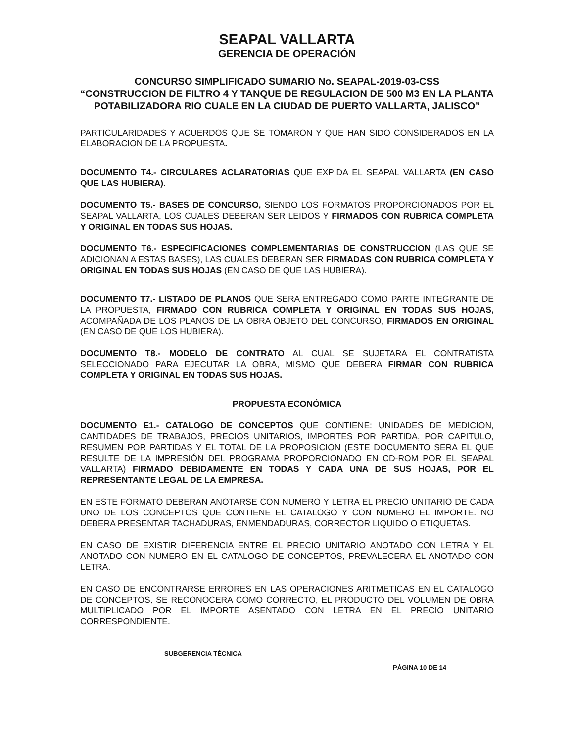SEAPAL VALLARTA
GERENCIA DE OPERACIÓN
CONCURSO SIMPLIFICADO SUMARIO No. SEAPAL-2019-03-CSS
“CONSTRUCCION DE FILTRO 4 Y TANQUE DE REGULACION DE 500 M3 EN LA PLANTA POTABILIZADORA RIO CUALE EN LA CIUDAD DE PUERTO VALLARTA, JALISCO”
PARTICULARIDADES Y ACUERDOS QUE SE TOMARON Y QUE HAN SIDO CONSIDERADOS EN LA ELABORACION DE LA PROPUESTA.
DOCUMENTO T4.- CIRCULARES ACLARATORIAS QUE EXPIDA EL SEAPAL VALLARTA (EN CASO QUE LAS HUBIERA).
DOCUMENTO T5.- BASES DE CONCURSO, SIENDO LOS FORMATOS PROPORCIONADOS POR EL SEAPAL VALLARTA, LOS CUALES DEBERAN SER LEIDOS Y FIRMADOS CON RUBRICA COMPLETA Y ORIGINAL EN TODAS SUS HOJAS.
DOCUMENTO T6.- ESPECIFICACIONES COMPLEMENTARIAS DE CONSTRUCCION (LAS QUE SE ADICIONAN A ESTAS BASES), LAS CUALES DEBERAN SER FIRMADAS CON RUBRICA COMPLETA Y ORIGINAL EN TODAS SUS HOJAS (EN CASO DE QUE LAS HUBIERA).
DOCUMENTO T7.- LISTADO DE PLANOS QUE SERA ENTREGADO COMO PARTE INTEGRANTE DE LA PROPUESTA, FIRMADO CON RUBRICA COMPLETA Y ORIGINAL EN TODAS SUS HOJAS, ACOMPAÑADA DE LOS PLANOS DE LA OBRA OBJETO DEL CONCURSO, FIRMADOS EN ORIGINAL (EN CASO DE QUE LOS HUBIERA).
DOCUMENTO T8.- MODELO DE CONTRATO AL CUAL SE SUJETARA EL CONTRATISTA SELECCIONADO PARA EJECUTAR LA OBRA, MISMO QUE DEBERA FIRMAR CON RUBRICA COMPLETA Y ORIGINAL EN TODAS SUS HOJAS.
PROPUESTA ECONÓMICA
DOCUMENTO E1.- CATALOGO DE CONCEPTOS QUE CONTIENE: UNIDADES DE MEDICION, CANTIDADES DE TRABAJOS, PRECIOS UNITARIOS, IMPORTES POR PARTIDA, POR CAPITULO, RESUMEN POR PARTIDAS Y EL TOTAL DE LA PROPOSICION (ESTE DOCUMENTO SERA EL QUE RESULTE DE LA IMPRESIÓN DEL PROGRAMA PROPORCIONADO EN CD-ROM POR EL SEAPAL VALLARTA) FIRMADO DEBIDAMENTE EN TODAS Y CADA UNA DE SUS HOJAS, POR EL REPRESENTANTE LEGAL DE LA EMPRESA.
EN ESTE FORMATO DEBERAN ANOTARSE CON NUMERO Y LETRA EL PRECIO UNITARIO DE CADA UNO DE LOS CONCEPTOS QUE CONTIENE EL CATALOGO Y CON NUMERO EL IMPORTE. NO DEBERA PRESENTAR TACHADURAS, ENMENDADURAS, CORRECTOR LIQUIDO O ETIQUETAS.
EN CASO DE EXISTIR DIFERENCIA ENTRE EL PRECIO UNITARIO ANOTADO CON LETRA Y EL ANOTADO CON NUMERO EN EL CATALOGO DE CONCEPTOS, PREVALECERA EL ANOTADO CON LETRA.
EN CASO DE ENCONTRARSE ERRORES EN LAS OPERACIONES ARITMETICAS EN EL CATALOGO DE CONCEPTOS, SE RECONOCERA COMO CORRECTO, EL PRODUCTO DEL VOLUMEN DE OBRA MULTIPLICADO POR EL IMPORTE ASENTADO CON LETRA EN EL PRECIO UNITARIO CORRESPONDIENTE.
SUBGERENCIA TÉCNICA
PÁGINA 10 DE 14